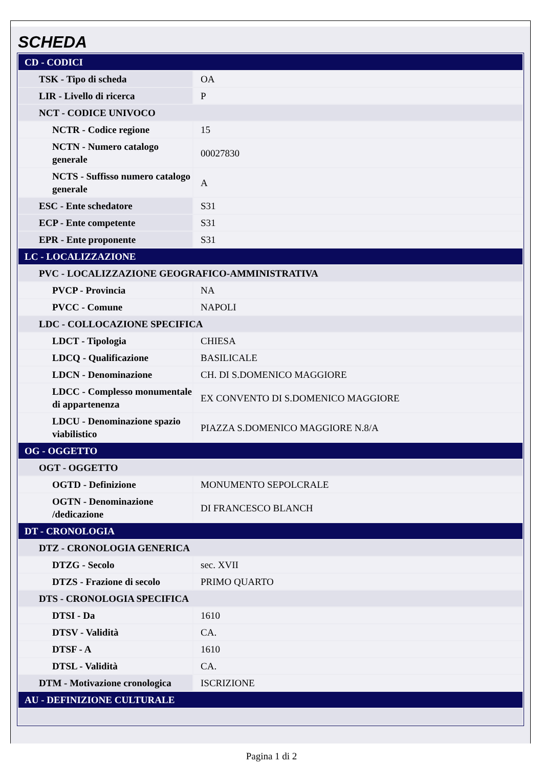SCHEDA
| CD - CODICI | |
| TSK - Tipo di scheda | OA |
| LIR - Livello di ricerca | P |
| NCT - CODICE UNIVOCO | |
| NCTR - Codice regione | 15 |
| NCTN - Numero catalogo generale | 00027830 |
| NCTS - Suffisso numero catalogo generale | A |
| ESC - Ente schedatore | S31 |
| ECP - Ente competente | S31 |
| EPR - Ente proponente | S31 |
| LC - LOCALIZZAZIONE | |
| PVC - LOCALIZZAZIONE GEOGRAFICO-AMMINISTRATIVA | |
| PVCP - Provincia | NA |
| PVCC - Comune | NAPOLI |
| LDC - COLLOCAZIONE SPECIFICA | |
| LDCT - Tipologia | CHIESA |
| LDCQ - Qualificazione | BASILICALE |
| LDCN - Denominazione | CH. DI S.DOMENICO MAGGIORE |
| LDCC - Complesso monumentale di appartenenza | EX CONVENTO DI S.DOMENICO MAGGIORE |
| LDCU - Denominazione spazio viabilistico | PIAZZA S.DOMENICO MAGGIORE N.8/A |
| OG - OGGETTO | |
| OGT - OGGETTO | |
| OGTD - Definizione | MONUMENTO SEPOLCRALE |
| OGTN - Denominazione /dedicazione | DI FRANCESCO BLANCH |
| DT - CRONOLOGIA | |
| DTZ - CRONOLOGIA GENERICA | |
| DTZG - Secolo | sec. XVII |
| DTZS - Frazione di secolo | PRIMO QUARTO |
| DTS - CRONOLOGIA SPECIFICA | |
| DTSI - Da | 1610 |
| DTSV - Validità | CA. |
| DTSF - A | 1610 |
| DTSL - Validità | CA. |
| DTM - Motivazione cronologica | ISCRIZIONE |
| AU - DEFINIZIONE CULTURALE | |
Pagina 1 di 2